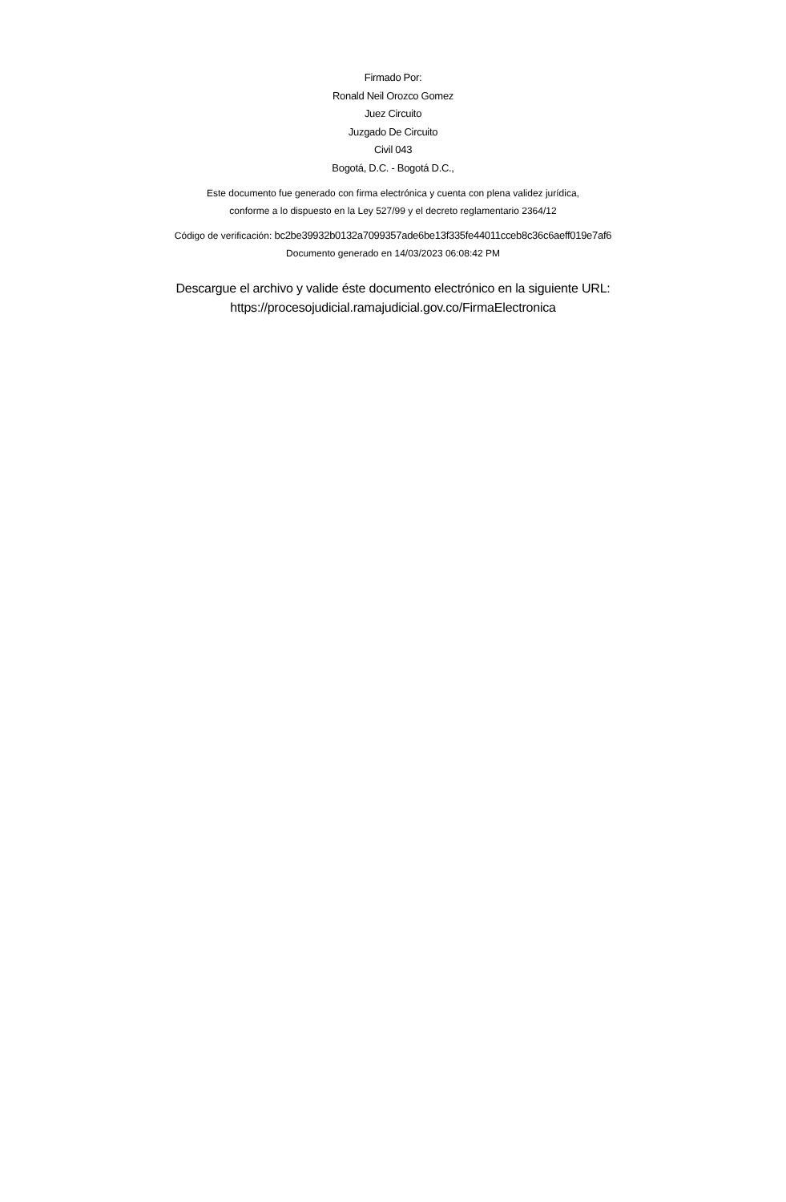Firmado Por:
Ronald Neil Orozco Gomez
Juez Circuito
Juzgado De Circuito
Civil 043
Bogotá, D.C. - Bogotá D.C.,
Este documento fue generado con firma electrónica y cuenta con plena validez jurídica,
conforme a lo dispuesto en la Ley 527/99 y el decreto reglamentario 2364/12
Código de verificación: bc2be39932b0132a7099357ade6be13f335fe44011cceb8c36c6aeff019e7af6
Documento generado en 14/03/2023 06:08:42 PM
Descargue el archivo y valide éste documento electrónico en la siguiente URL:
https://procesojudicial.ramajudicial.gov.co/FirmaElectronica